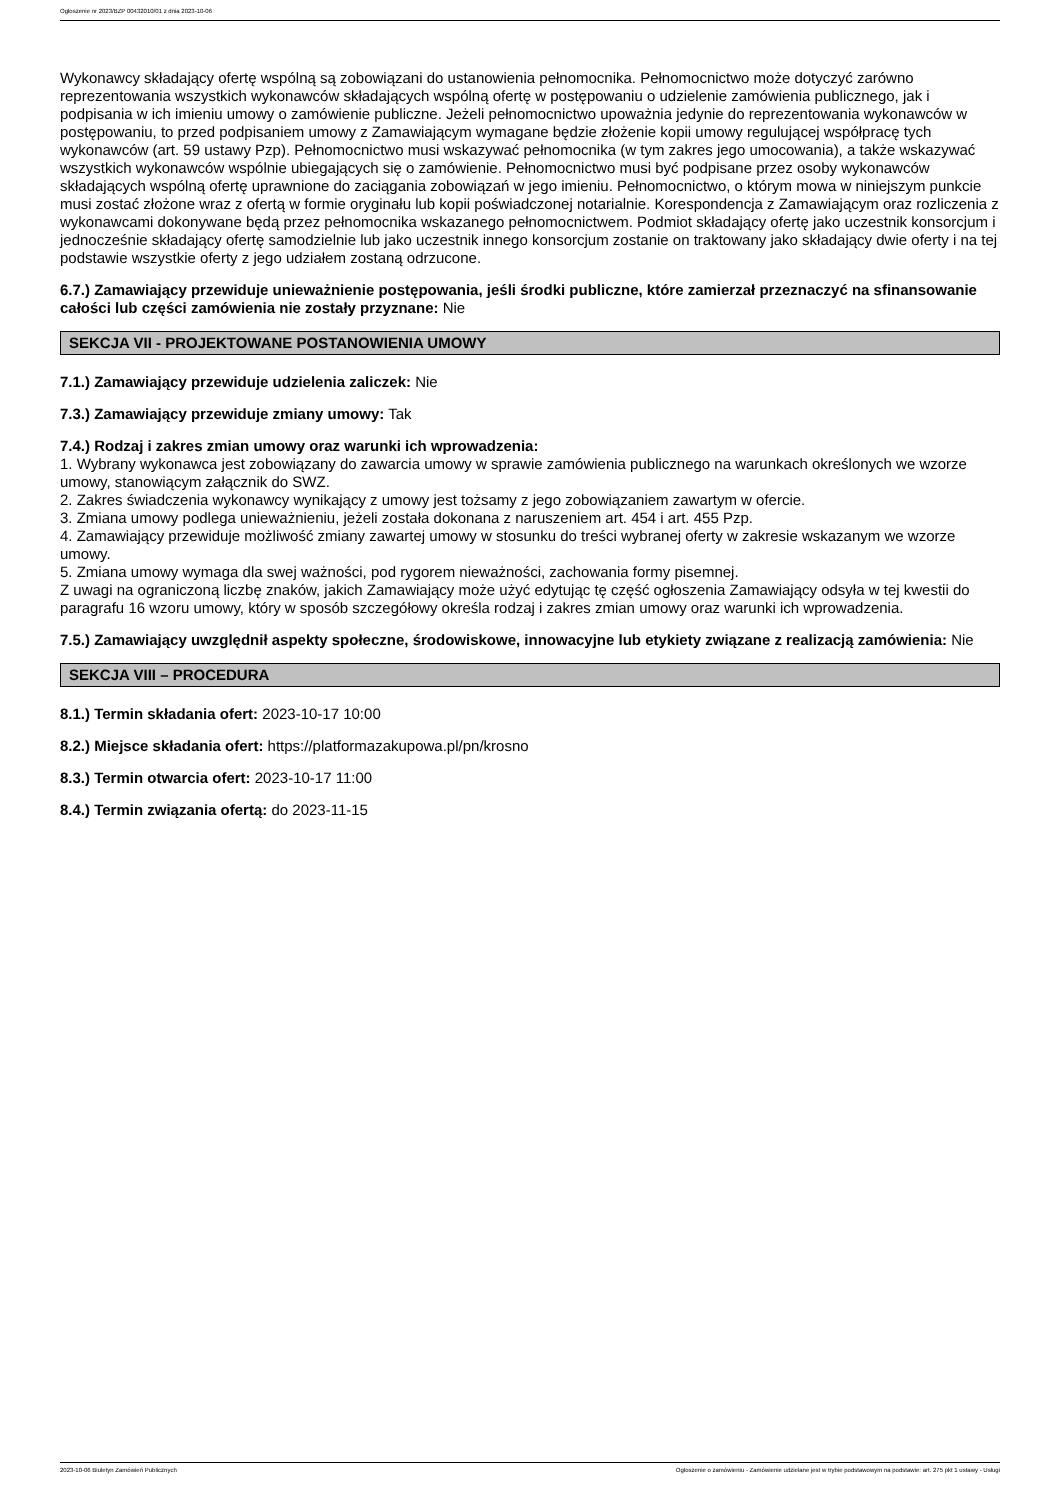Ogłoszenie nr 2023/BZP 00432010/01 z dnia 2023-10-06
Wykonawcy składający ofertę wspólną są zobowiązani do ustanowienia pełnomocnika. Pełnomocnictwo może dotyczyć zarówno reprezentowania wszystkich wykonawców składających wspólną ofertę w postępowaniu o udzielenie zamówienia publicznego, jak i podpisania w ich imieniu umowy o zamówienie publiczne. Jeżeli pełnomocnictwo upoważnia jedynie do reprezentowania wykonawców w postępowaniu, to przed podpisaniem umowy z Zamawiającym wymagane będzie złożenie kopii umowy regulującej współpracę tych wykonawców (art. 59 ustawy Pzp). Pełnomocnictwo musi wskazywać pełnomocnika (w tym zakres jego umocowania), a także wskazywać wszystkich wykonawców wspólnie ubiegających się o zamówienie. Pełnomocnictwo musi być podpisane przez osoby wykonawców składających wspólną ofertę uprawnione do zaciągania zobowiązań w jego imieniu. Pełnomocnictwo, o którym mowa w niniejszym punkcie musi zostać złożone wraz z ofertą w formie oryginału lub kopii poświadczonej notarialnie. Korespondencja z Zamawiającym oraz rozliczenia z wykonawcami dokonywane będą przez pełnomocnika wskazanego pełnomocnictwem. Podmiot składający ofertę jako uczestnik konsorcjum i jednocześnie składający ofertę samodzielnie lub jako uczestnik innego konsorcjum zostanie on traktowany jako składający dwie oferty i na tej podstawie wszystkie oferty z jego udziałem zostaną odrzucone.
6.7.) Zamawiający przewiduje unieważnienie postępowania, jeśli środki publiczne, które zamierzał przeznaczyć na sfinansowanie całości lub części zamówienia nie zostały przyznane: Nie
SEKCJA VII - PROJEKTOWANE POSTANOWIENIA UMOWY
7.1.) Zamawiający przewiduje udzielenia zaliczek: Nie
7.3.) Zamawiający przewiduje zmiany umowy: Tak
7.4.) Rodzaj i zakres zmian umowy oraz warunki ich wprowadzenia:
1. Wybrany wykonawca jest zobowiązany do zawarcia umowy w sprawie zamówienia publicznego na warunkach określonych we wzorze umowy, stanowiącym załącznik do SWZ.
2. Zakres świadczenia wykonawcy wynikający z umowy jest tożsamy z jego zobowiązaniem zawartym w ofercie.
3. Zmiana umowy podlega unieważnieniu, jeżeli została dokonana z naruszeniem art. 454 i art. 455 Pzp.
4. Zamawiający przewiduje możliwość zmiany zawartej umowy w stosunku do treści wybranej oferty w zakresie wskazanym we wzorze umowy.
5. Zmiana umowy wymaga dla swej ważności, pod rygorem nieważności, zachowania formy pisemnej.
Z uwagi na ograniczoną liczbę znaków, jakich Zamawiający może użyć edytując tę część ogłoszenia Zamawiający odsyła w tej kwestii do paragrafu 16 wzoru umowy, który w sposób szczegółowy określa rodzaj i zakres zmian umowy oraz warunki ich wprowadzenia.
7.5.) Zamawiający uwzględnił aspekty społeczne, środowiskowe, innowacyjne lub etykiety związane z realizacją zamówienia: Nie
SEKCJA VIII – PROCEDURA
8.1.) Termin składania ofert: 2023-10-17 10:00
8.2.) Miejsce składania ofert: https://platformazakupowa.pl/pn/krosno
8.3.) Termin otwarcia ofert: 2023-10-17 11:00
8.4.) Termin związania ofertą: do 2023-11-15
2023-10-06 Biuletyn Zamówień Publicznych Ogłoszenie o zamówieniu - Zamówienie udzielane jest w trybie podstawowym na podstawie: art. 275 pkt 1 ustawy - Usługi